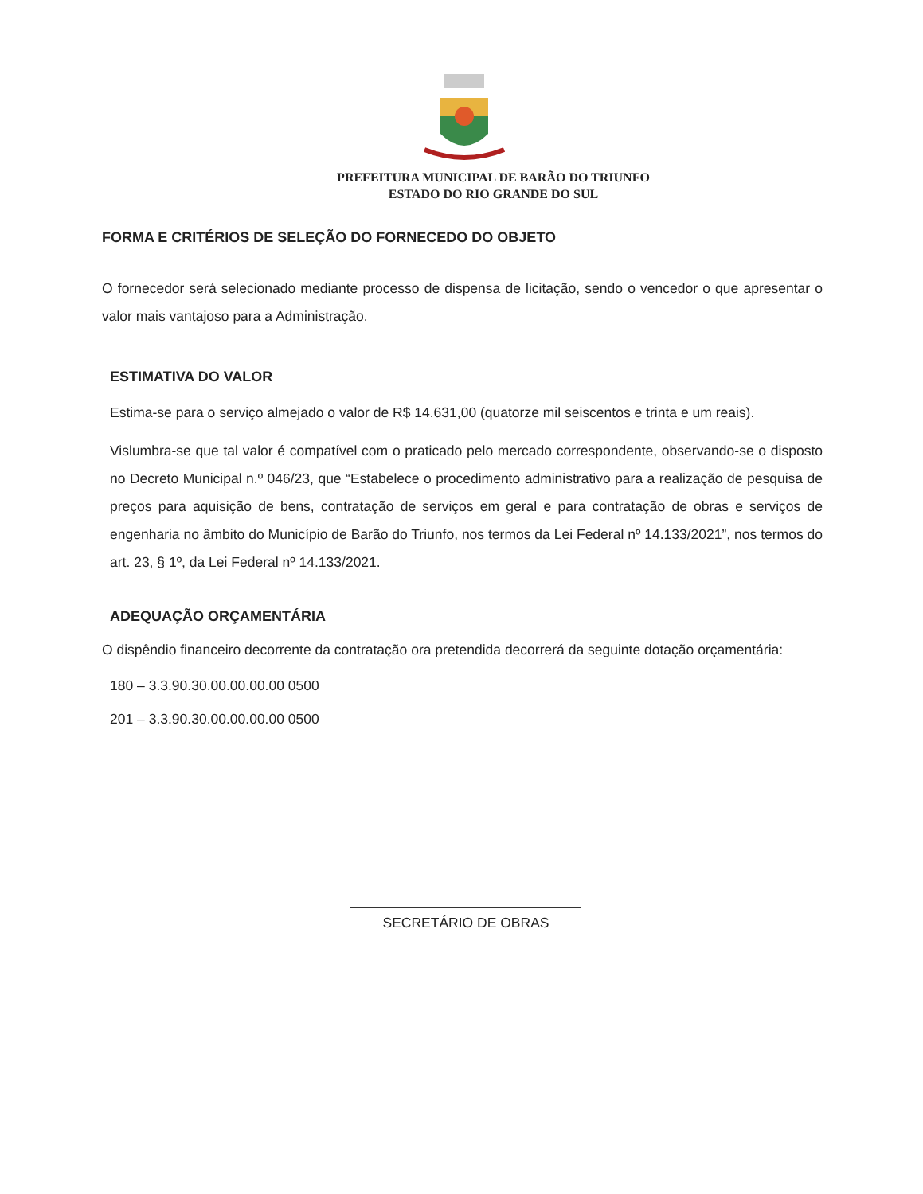PREFEITURA MUNICIPAL DE BARÃO DO TRIUNFO
ESTADO DO RIO GRANDE DO SUL
FORMA E CRITÉRIOS DE SELEÇÃO DO FORNECEDO DO OBJETO
O fornecedor será selecionado mediante processo de dispensa de licitação, sendo o vencedor o que apresentar o valor mais vantajoso para a Administração.
ESTIMATIVA DO VALOR
Estima-se para o serviço almejado o valor de R$ 14.631,00 (quatorze mil seiscentos e trinta e um reais).
Vislumbra-se que tal valor é compatível com o praticado pelo mercado correspondente, observando-se o disposto no Decreto Municipal n.º 046/23, que “Estabelece o procedimento administrativo para a realização de pesquisa de preços para aquisição de bens, contratação de serviços em geral e para contratação de obras e serviços de engenharia no âmbito do Município de Barão do Triunfo, nos termos da Lei Federal nº 14.133/2021”, nos termos do art. 23, § 1º, da Lei Federal nº 14.133/2021.
ADEQUAÇÃO ORÇAMENTÁRIA
O dispêndio financeiro decorrente da contratação ora pretendida decorrerá da seguinte dotação orçamentária:
180 – 3.3.90.30.00.00.00.00 0500
201 – 3.3.90.30.00.00.00.00 0500
SECRETÁRIO DE OBRAS